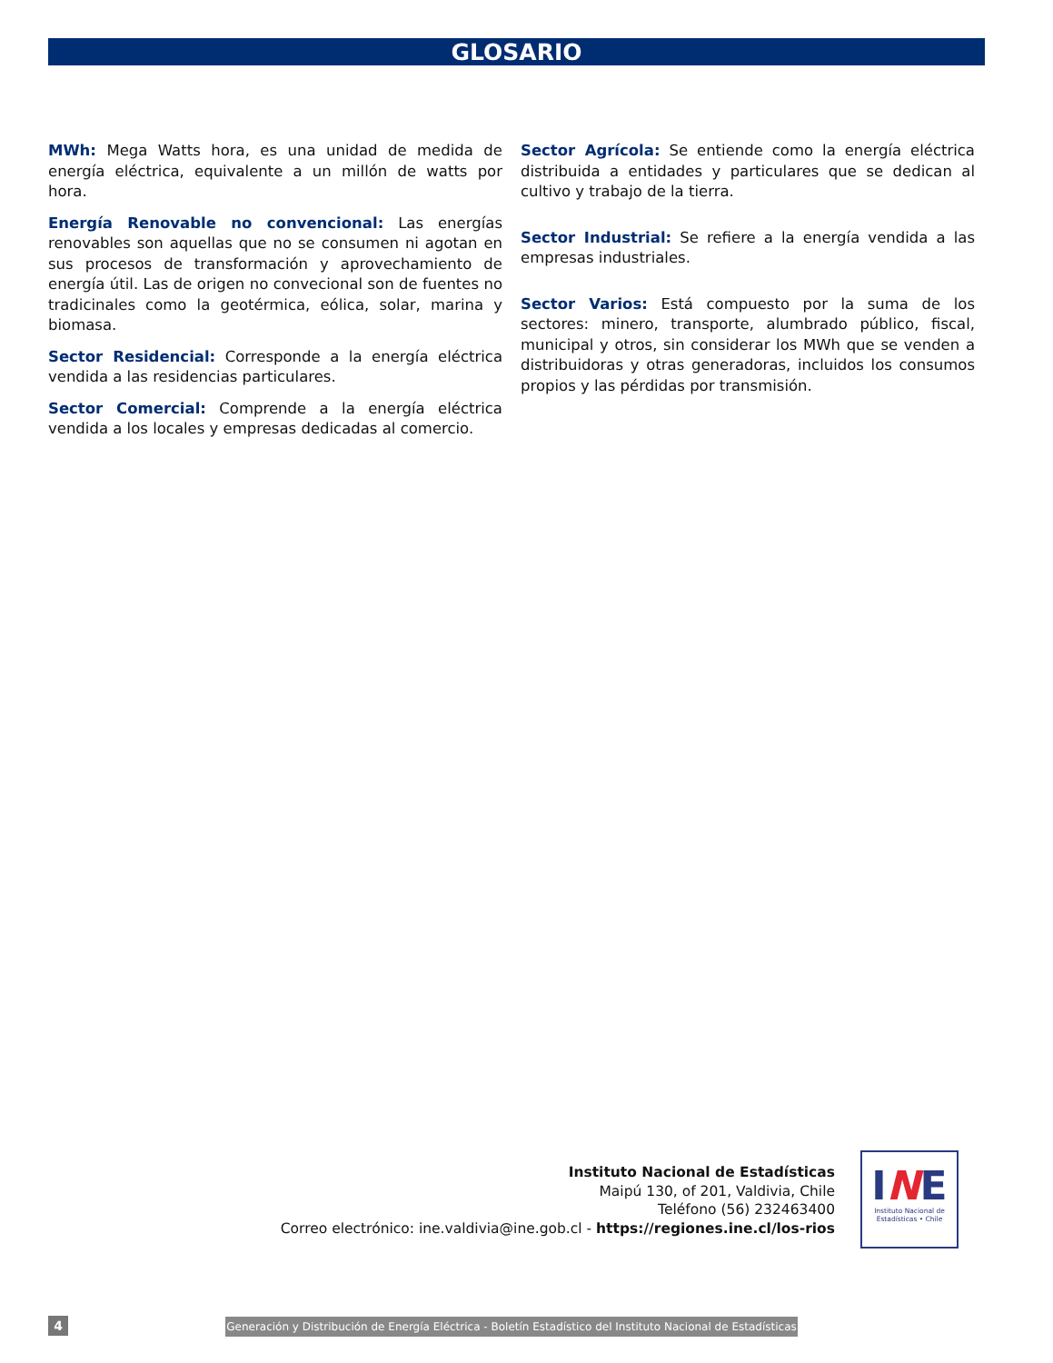GLOSARIO
MWh: Mega Watts hora, es una unidad de medida de energía eléctrica, equivalente a un millón de watts por hora.
Energía Renovable no convencional: Las energías renovables son aquellas que no se consumen ni agotan en sus procesos de transformación y aprovechamiento de energía útil. Las de origen no convecional son de fuentes no tradicinales como la geotérmica, eólica, solar, marina y biomasa.
Sector Residencial: Corresponde a la energía eléctrica vendida a las residencias particulares.
Sector Comercial: Comprende a la energía eléctrica vendida a los locales y empresas dedicadas al comercio.
Sector Agrícola: Se entiende como la energía eléctrica distribuida a entidades y particulares que se dedican al cultivo y trabajo de la tierra.
Sector Industrial: Se refiere a la energía vendida a las empresas industriales.
Sector Varios: Está compuesto por la suma de los sectores: minero, transporte, alumbrado público, fiscal, municipal y otros, sin considerar los MWh que se venden a distribuidoras y otras generadoras, incluidos los consumos propios y las pérdidas por transmisión.
Instituto Nacional de Estadísticas
Maipú 130, of 201, Valdivia, Chile
Teléfono (56) 232463400
Correo electrónico: ine.valdivia@ine.gob.cl - https://regiones.ine.cl/los-rios
INE
Instituto Nacional de
Estadísticas • Chile
4
Generación y Distribución de Energía Eléctrica - Boletín Estadístico del Instituto Nacional de Estadísticas